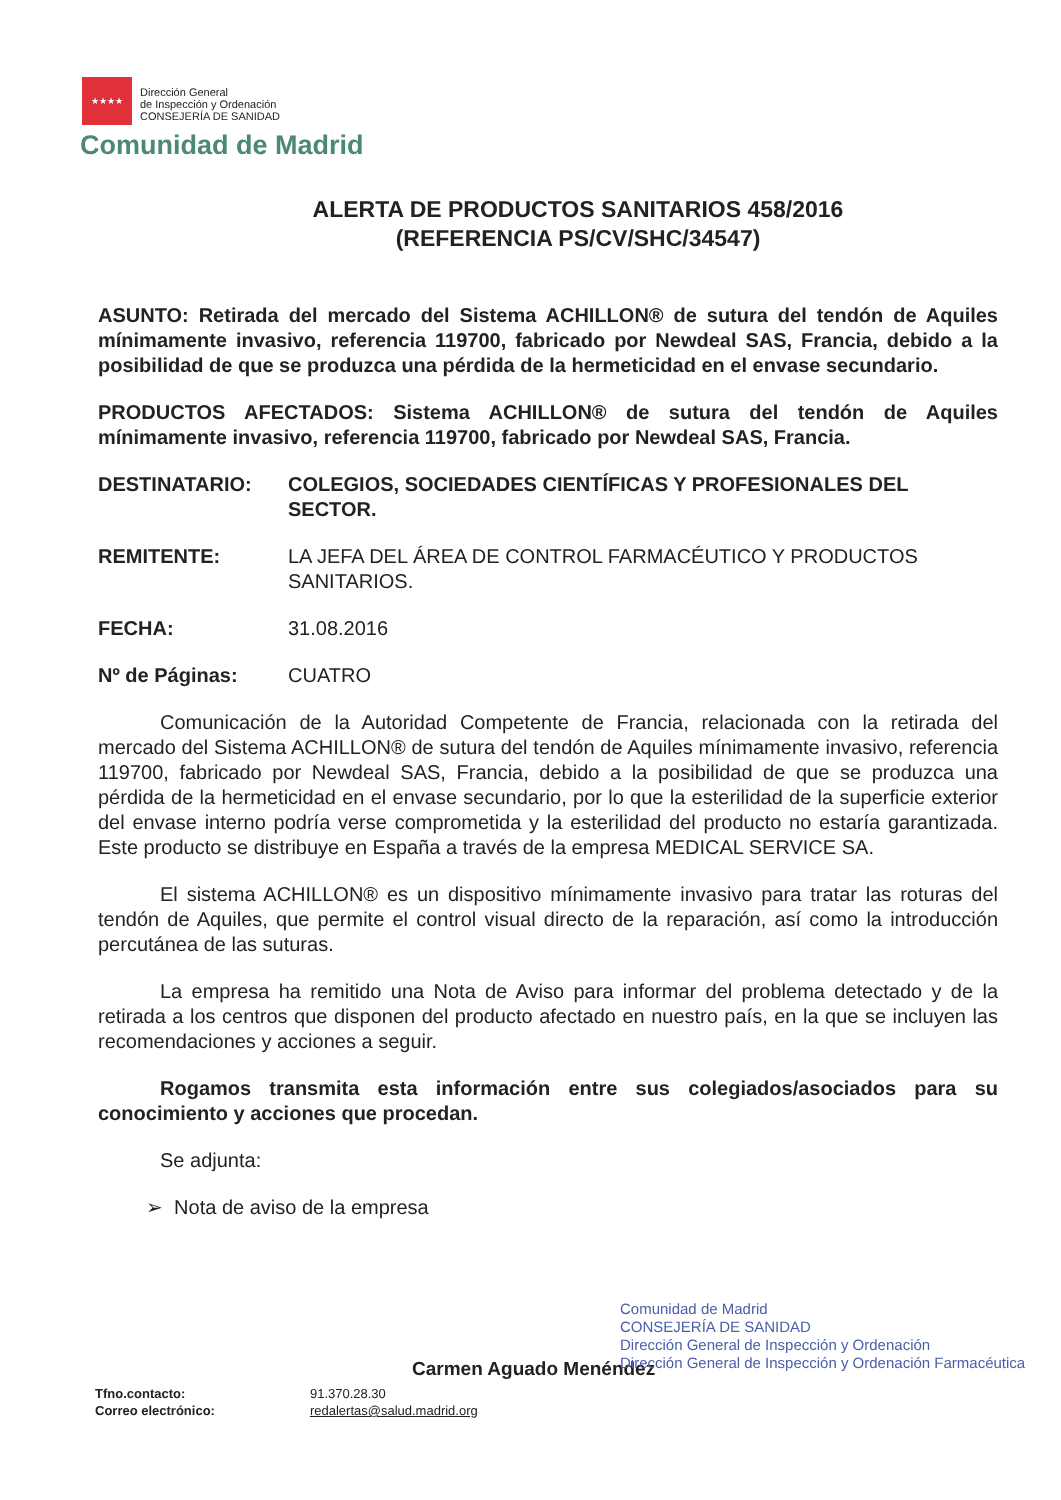★★★★
Dirección General
de Inspección y Ordenación
CONSEJERÍA DE SANIDAD
Comunidad de Madrid
ALERTA DE PRODUCTOS SANITARIOS 458/2016
(REFERENCIA PS/CV/SHC/34547)
ASUNTO: Retirada del mercado del Sistema ACHILLON® de sutura del tendón de Aquiles mínimamente invasivo, referencia 119700, fabricado por Newdeal SAS, Francia, debido a la posibilidad de que se produzca una pérdida de la hermeticidad en el envase secundario.
PRODUCTOS AFECTADOS: Sistema ACHILLON® de sutura del tendón de Aquiles mínimamente invasivo, referencia 119700, fabricado por Newdeal SAS, Francia.
DESTINATARIO: COLEGIOS, SOCIEDADES CIENTÍFICAS Y PROFESIONALES DEL SECTOR.
REMITENTE: LA JEFA DEL ÁREA DE CONTROL FARMACÉUTICO Y PRODUCTOS SANITARIOS.
FECHA: 31.08.2016
Nº de Páginas: CUATRO
Comunicación de la Autoridad Competente de Francia, relacionada con la retirada del mercado del Sistema ACHILLON® de sutura del tendón de Aquiles mínimamente invasivo, referencia 119700, fabricado por Newdeal SAS, Francia, debido a la posibilidad de que se produzca una pérdida de la hermeticidad en el envase secundario, por lo que la esterilidad de la superficie exterior del envase interno podría verse comprometida y la esterilidad del producto no estaría garantizada. Este producto se distribuye en España a través de la empresa MEDICAL SERVICE SA.
El sistema ACHILLON® es un dispositivo mínimamente invasivo para tratar las roturas del tendón de Aquiles, que permite el control visual directo de la reparación, así como la introducción percutánea de las suturas.
La empresa ha remitido una Nota de Aviso para informar del problema detectado y de la retirada a los centros que disponen del producto afectado en nuestro país, en la que se incluyen las recomendaciones y acciones a seguir.
Rogamos transmita esta información entre sus colegiados/asociados para su conocimiento y acciones que procedan.
Se adjunta:
➢ Nota de aviso de la empresa
Carmen Aguado Menéndez
Comunidad de Madrid
CONSEJERÍA DE SANIDAD
Dirección General de Inspección y Ordenación
Dirección General de Inspección y Ordenación Farmacéutica
Tfno.contacto:
Correo electrónico:
91.370.28.30
redalertas@salud.madrid.org